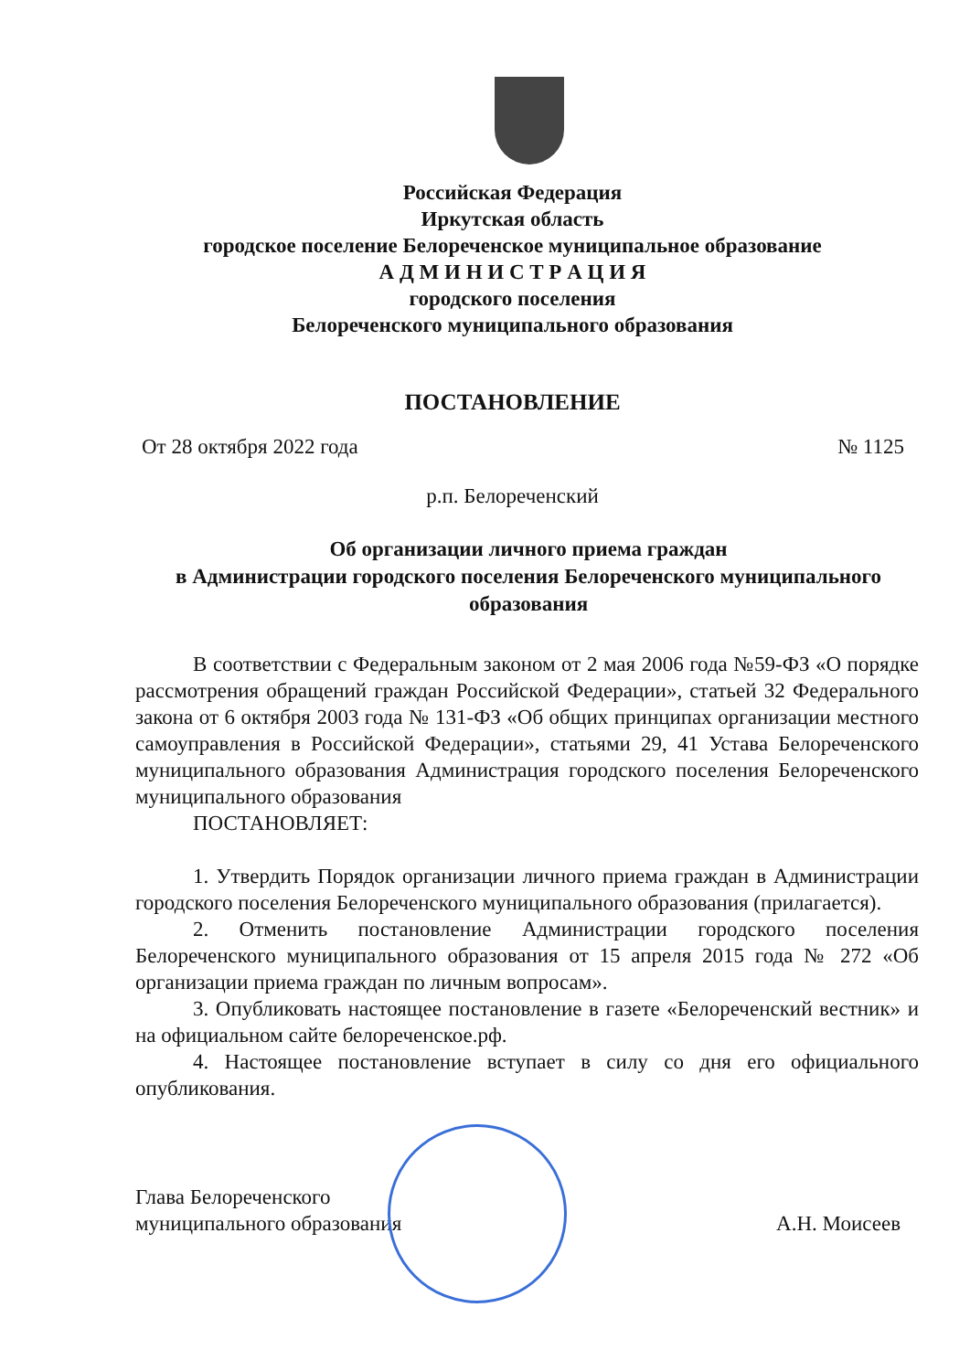Российская Федерация
Иркутская область
городское поселение Белореченское муниципальное образование
А Д М И Н И С Т Р А Ц И Я
городского поселения
Белореченского муниципального образования
ПОСТАНОВЛЕНИЕ
От 28 октября 2022 года № 1125
р.п. Белореченский
Об организации личного приема граждан
в Администрации городского поселения Белореченского муниципального образования
В соответствии с Федеральным законом от 2 мая 2006 года №59-ФЗ «О порядке рассмотрения обращений граждан Российской Федерации», статьей 32 Федерального закона от 6 октября 2003 года № 131-ФЗ «Об общих принципах организации местного самоуправления в Российской Федерации», статьями 29, 41 Устава Белореченского муниципального образования Администрация городского поселения Белореченского муниципального образования
ПОСТАНОВЛЯЕТ:
1. Утвердить Порядок организации личного приема граждан в Администрации городского поселения Белореченского муниципального образования (прилагается).
2. Отменить постановление Администрации городского поселения Белореченского муниципального образования от 15 апреля 2015 года № 272 «Об организации приема граждан по личным вопросам».
3. Опубликовать настоящее постановление в газете «Белореченский вестник» и на официальном сайте белореченское.рф.
4. Настоящее постановление вступает в силу со дня его официального опубликования.
Глава Белореченского
муниципального образования А.Н. Моисеев